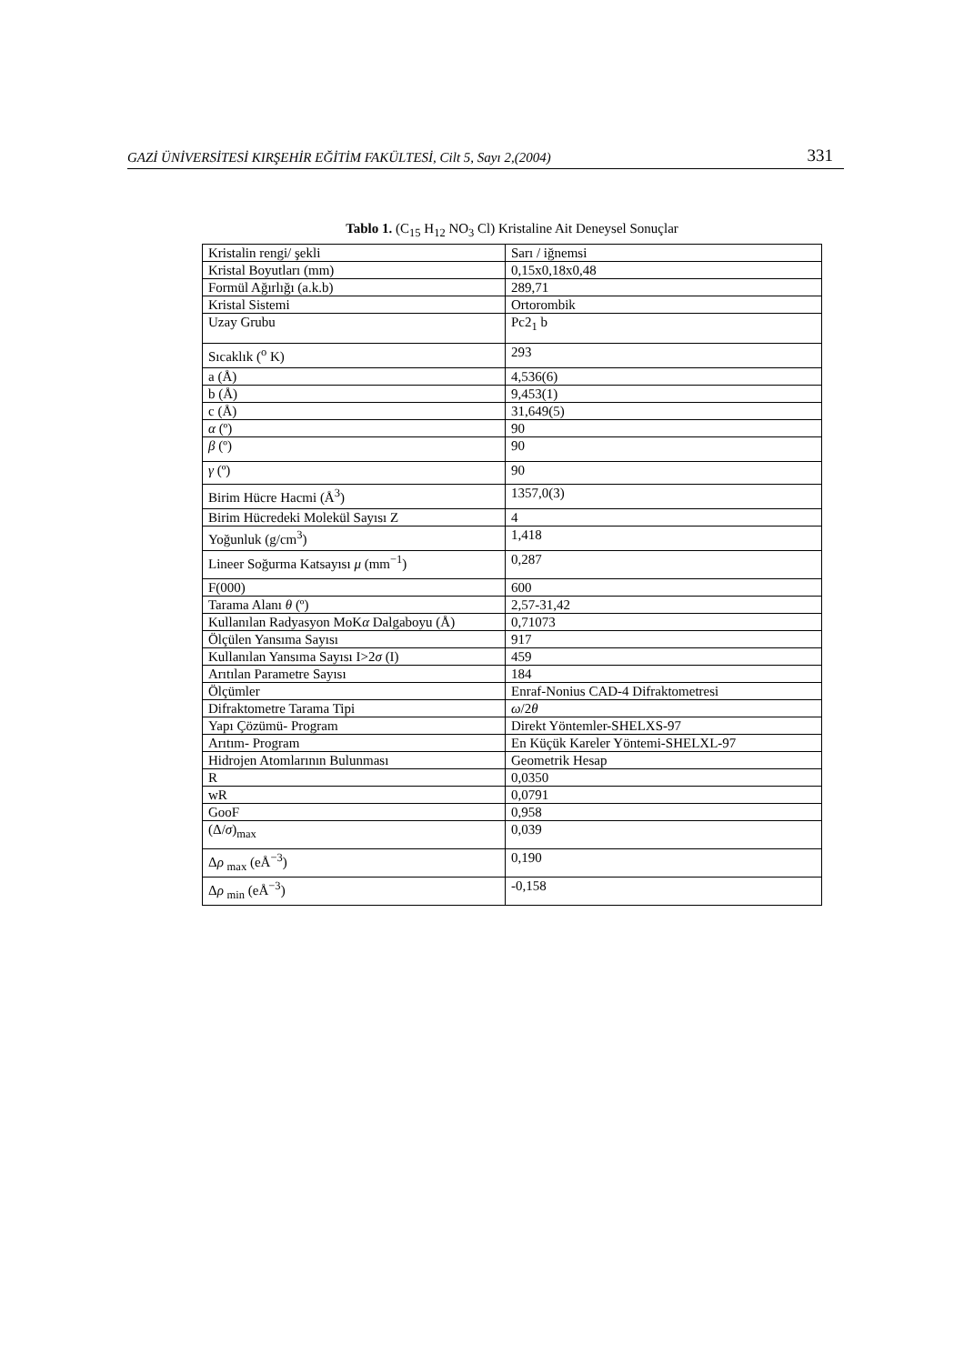GAZİ ÜNİVERSİTESİ KIRŞEHİR EĞİTİM FAKÜLTESİ, Cilt 5, Sayı 2,(2004) 331
Tablo 1. (C<sub>15</sub> H<sub>12</sub> NO<sub>3</sub> Cl) Kristaline Ait Deneysel Sonuçlar
| Kristalin rengi/ şekli | Sarı / iğnemsi |
| Kristal Boyutları (mm) | 0,15x0,18x0,48 |
| Formül Ağırlığı (a.k.b) | 289,71 |
| Kristal Sistemi | Ortorombik |
| Uzay Grubu | Pc2<sub>1</sub> b |
| Sıcaklık (<sup>o</sup> K) | 293 |
| a (Å) | 4,536(6) |
| b (Å) | 9,453(1) |
| c (Å) | 31,649(5) |
| α (º) | 90 |
| β (º) | 90 |
| γ (º) | 90 |
| Birim Hücre Hacmi (Å<sup>3</sup>) | 1357,0(3) |
| Birim Hücredeki Molekül Sayısı Z | 4 |
| Yoğunluk (g/cm<sup>3</sup>) | 1,418 |
| Lineer Soğurma Katsayısı μ (mm<sup>−1</sup>) | 0,287 |
| F(000) | 600 |
| Tarama Alanı θ (º) | 2,57-31,42 |
| Kullanılan Radyasyon MoK α Dalgaboyu (Å) | 0,71073 |
| Ölçülen Yansıma Sayısı | 917 |
| Kullanılan Yansıma Sayısı I>2 σ (I) | 459 |
| Arıtılan Parametre Sayısı | 184 |
| Ölçümler | Enraf-Nonius CAD-4 Difraktometresi |
| Difraktometre Tarama Tipi | ω /2 θ |
| Yapı Çözümü- Program | Direkt Yöntemler-SHELXS-97 |
| Arıtım- Program | En Küçük Kareler Yöntemi-SHELXL-97 |
| Hidrojen Atomlarının Bulunması | Geometrik Hesap |
| R | 0,0350 |
| wR | 0,0791 |
| GooF | 0,958 |
| (Δ/ σ )<sub>max</sub> | 0,039 |
| Δ ρ <sub>max</sub> (eÅ<sup>−3</sup>) | 0,190 |
| Δ ρ <sub>min</sub> (eÅ<sup>−3</sup>) | -0,158 |